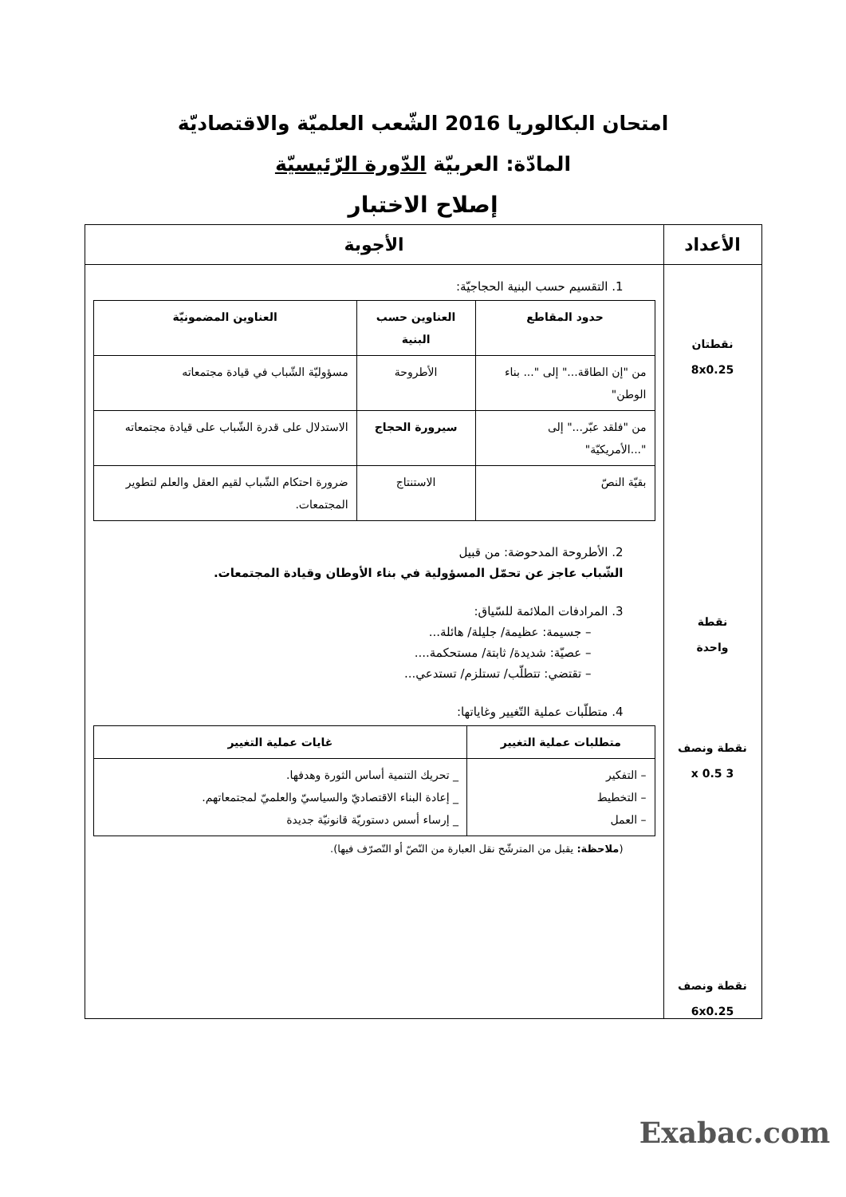امتحان البكالوريا 2016 الشّعب العلميّة والاقتصاديّة
المادّة: العربيّة الدّورة الرّئيسيّة
إصلاح الاختبار
| الأعداد | الأجوبة |
| --- | --- |
| نقطتان 8x0.25 نقطة واحدة نقطة ونصف 3 x 0.5 نقطة ونصف 6x0.25 | 1. التقسيم حسب البنية الحجاجيّة: / حدود المقاطع / العناوين حسب البنية / العناوين المضمونيّة / / --- / --- / --- / / من "إن الطاقة..." إلى "... بناء الوطن" / الأطروحة / مسؤوليّة الشّباب في قيادة مجتمعاته / / من "فلقد عبّر..." إلى "...الأمريكيّة" / سيرورة الحجاج / الاستدلال على قدرة الشّباب على قيادة مجتمعاته / / بقيّة النصّ / الاستنتاج / ضرورة احتكام الشّباب لقيم العقل والعلم لتطوير المجتمعات. / 2. الأطروحة المدحوضة: من قبيل الشّباب عاجز عن تحمّل المسؤولية في بناء الأوطان وقيادة المجتمعات. 3. المرادفات الملائمة للسّياق: – جسيمة: عظيمة/ جليلة/ هائلة... – عصيّة: شديدة/ ثابتة/ مستحكمة.... – تقتضي: تتطلّب/ تستلزم/ تستدعي... 4. متطلّبات عملية التّغيير وغاياتها: / متطلبات عملية التغيير / غايات عملية التغيير / / --- / --- / / – التفكير – التخطيط – العمل / _ تحريك التنمية أساس الثورة وهدفها. _ إعادة البناء الاقتصاديّ والسياسيّ والعلميّ لمجتمعاتهم. _ إرساء أسس دستوريّة قانونيّة جديدة / ( ملاحظة: يقبل من المترشّح نقل العبارة من النّصّ أو التّصرّف فيها). |
Exabac.com